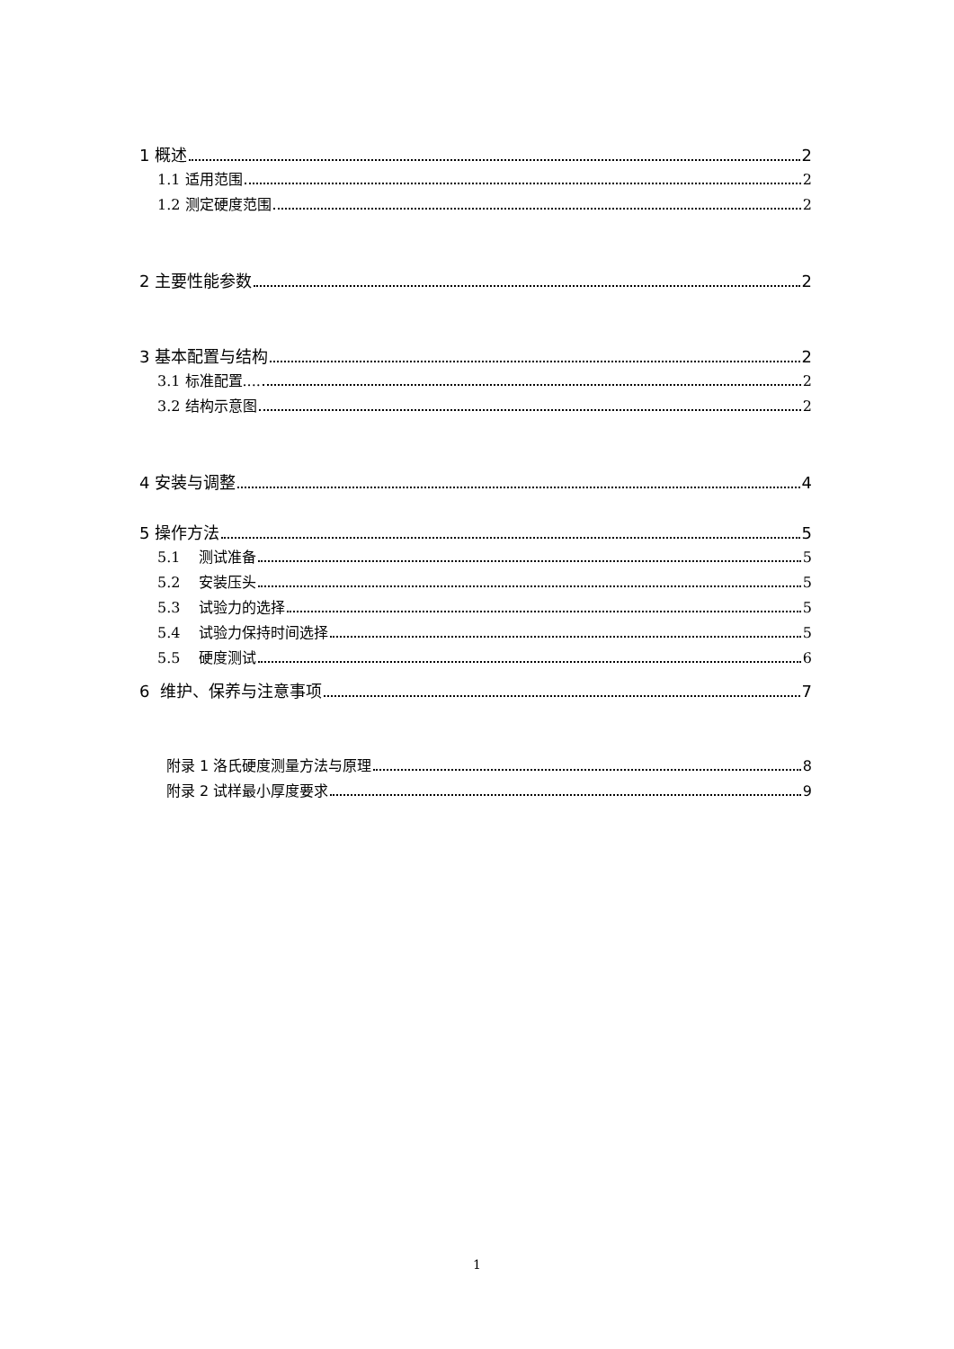1 概述 2
1.1 适用范围 2
1.2 测定硬度范围 2
2 主要性能参数 2
3 基本配置与结构 2
3.1 标准配置.... 2
3.2 结构示意图 2
4 安装与调整 4
5 操作方法 5
5.1 测试准备 5
5.2 安装压头 5
5.3 试验力的选择 5
5.4 试验力保持时间选择 5
5.5 硬度测试 6
6 维护、保养与注意事项 7
附录 1 洛氏硬度测量方法与原理 8
附录 2 试样最小厚度要求 9
1